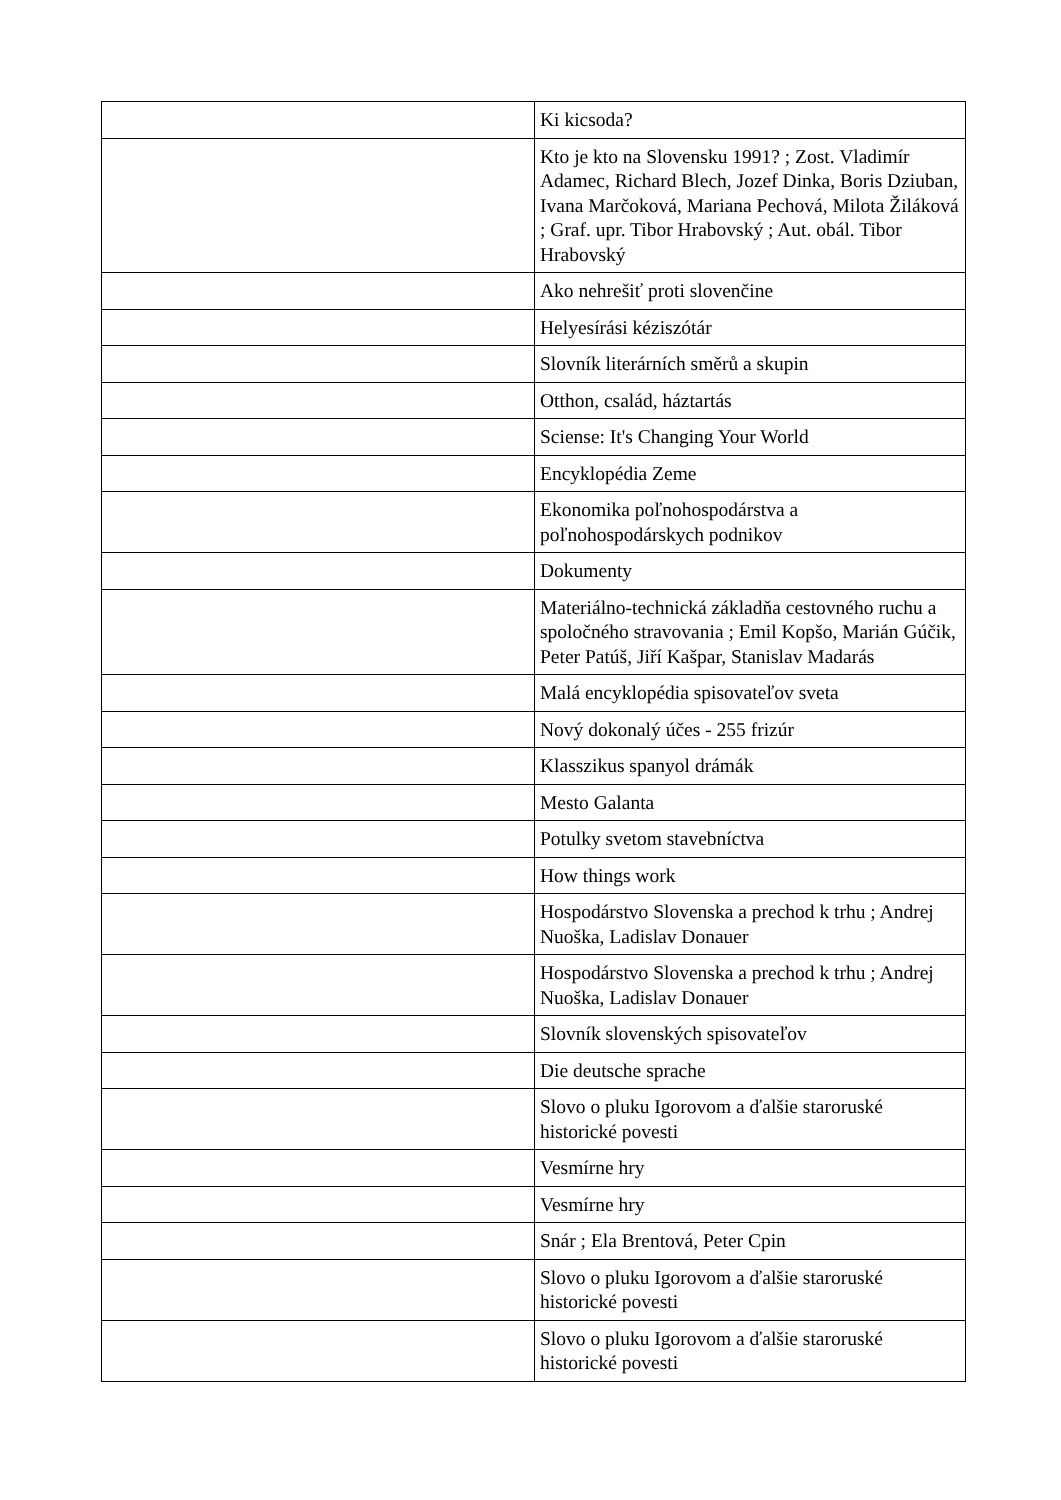| | Ki kicsoda? |
| | Kto je kto na Slovensku 1991? ; Zost. Vladimír Adamec, Richard Blech, Jozef Dinka, Boris Dziuban, Ivana Marčoková, Mariana Pechová, Milota Žiláková ; Graf. upr. Tibor Hrabovský ; Aut. obál. Tibor Hrabovský |
| | Ako nehrešiť proti slovenčine |
| | Helyesírási kéziszótár |
| | Slovník literárních směrů a skupin |
| | Otthon, család, háztartás |
| | Sciense: It's Changing Your World |
| | Encyklopédia Zeme |
| | Ekonomika poľnohospodárstva a poľnohospodárskych podnikov |
| | Dokumenty |
| | Materiálno-technická základňa cestovného ruchu a spoločného stravovania ; Emil Kopšo, Marián Gúčik, Peter Patúš, Jiří Kašpar, Stanislav Madarás |
| | Malá encyklopédia spisovateľov sveta |
| | Nový dokonalý účes - 255 frizúr |
| | Klasszikus spanyol drámák |
| | Mesto Galanta |
| | Potulky svetom stavebníctva |
| | How things work |
| | Hospodárstvo Slovenska a prechod k trhu ; Andrej Nuoška, Ladislav Donauer |
| | Hospodárstvo Slovenska a prechod k trhu ; Andrej Nuoška, Ladislav Donauer |
| | Slovník slovenských spisovateľov |
| | Die deutsche sprache |
| | Slovo o pluku Igorovom a ďalšie staroruské historické povesti |
| | Vesmírne hry |
| | Vesmírne hry |
| | Snár ; Ela Brentová, Peter Cpin |
| | Slovo o pluku Igorovom a ďalšie staroruské historické povesti |
| | Slovo o pluku Igorovom a ďalšie staroruské historické povesti |